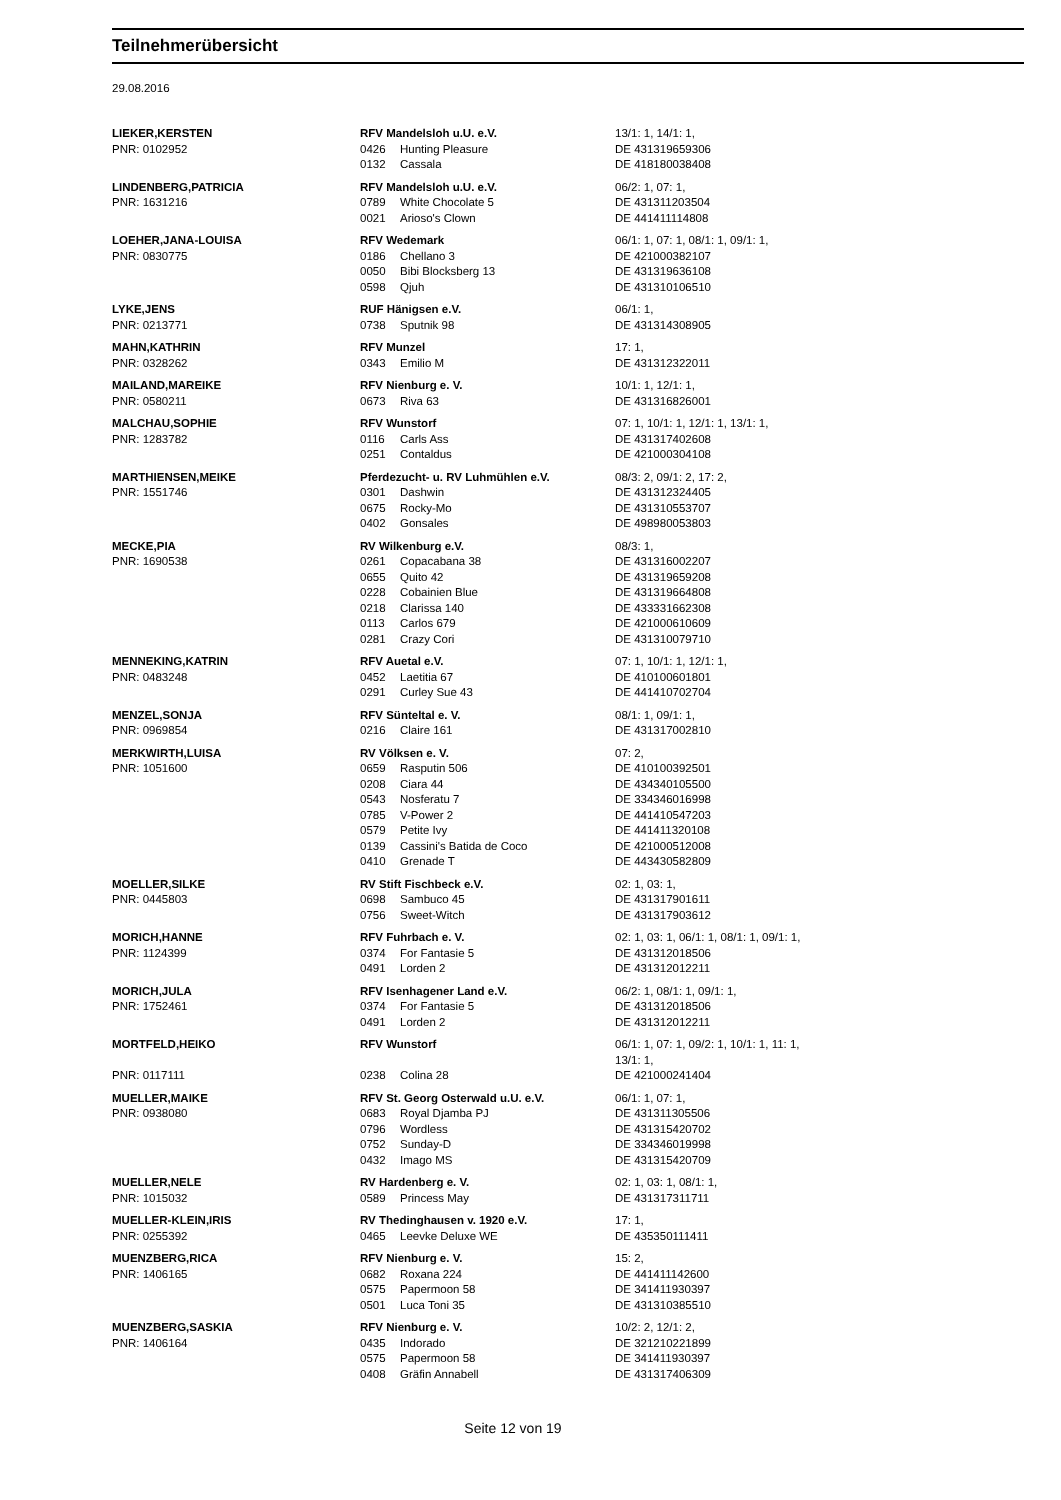Teilnehmerübersicht
29.08.2016
| LIEKER,KERSTEN | RFV Mandelsloh u.U. e.V. | | 13/1: 1, 14/1: 1, |
| PNR: 0102952 | 0426 | Hunting Pleasure | DE 431319659306 |
| | 0132 | Cassala | DE 418180038408 |
| LINDENBERG,PATRICIA | RFV Mandelsloh u.U. e.V. | | 06/2: 1, 07: 1, |
| PNR: 1631216 | 0789 | White Chocolate 5 | DE 431311203504 |
| | 0021 | Arioso's Clown | DE 441411114808 |
| LOEHER,JANA-LOUISA | RFV Wedemark | | 06/1: 1, 07: 1, 08/1: 1, 09/1: 1, |
| PNR: 0830775 | 0186 | Chellano 3 | DE 421000382107 |
| | 0050 | Bibi Blocksberg 13 | DE 431319636108 |
| | 0598 | Qjuh | DE 431310106510 |
| LYKE,JENS | RUF Hänigsen e.V. | | 06/1: 1, |
| PNR: 0213771 | 0738 | Sputnik 98 | DE 431314308905 |
| MAHN,KATHRIN | RFV Munzel | | 17: 1, |
| PNR: 0328262 | 0343 | Emilio M | DE 431312322011 |
| MAILAND,MAREIKE | RFV Nienburg e. V. | | 10/1: 1, 12/1: 1, |
| PNR: 0580211 | 0673 | Riva 63 | DE 431316826001 |
| MALCHAU,SOPHIE | RFV Wunstorf | | 07: 1, 10/1: 1, 12/1: 1, 13/1: 1, |
| PNR: 1283782 | 0116 | Carls Ass | DE 431317402608 |
| | 0251 | Contaldus | DE 421000304108 |
| MARTHIENSEN,MEIKE | Pferdezucht- u. RV Luhmühlen e.V. | | 08/3: 2, 09/1: 2, 17: 2, |
| PNR: 1551746 | 0301 | Dashwin | DE 431312324405 |
| | 0675 | Rocky-Mo | DE 431310553707 |
| | 0402 | Gonsales | DE 498980053803 |
| MECKE,PIA | RV Wilkenburg e.V. | | 08/3: 1, |
| PNR: 1690538 | 0261 | Copacabana 38 | DE 431316002207 |
| | 0655 | Quito 42 | DE 431319659208 |
| | 0228 | Cobainien Blue | DE 431319664808 |
| | 0218 | Clarissa 140 | DE 433331662308 |
| | 0113 | Carlos 679 | DE 421000610609 |
| | 0281 | Crazy Cori | DE 431310079710 |
| MENNEKING,KATRIN | RFV Auetal e.V. | | 07: 1, 10/1: 1, 12/1: 1, |
| PNR: 0483248 | 0452 | Laetitia 67 | DE 410100601801 |
| | 0291 | Curley Sue 43 | DE 441410702704 |
| MENZEL,SONJA | RFV Sünteltal e. V. | | 08/1: 1, 09/1: 1, |
| PNR: 0969854 | 0216 | Claire 161 | DE 431317002810 |
| MERKWIRTH,LUISA | RV Völksen e. V. | | 07: 2, |
| PNR: 1051600 | 0659 | Rasputin 506 | DE 410100392501 |
| | 0208 | Ciara 44 | DE 434340105500 |
| | 0543 | Nosferatu 7 | DE 334346016998 |
| | 0785 | V-Power 2 | DE 441410547203 |
| | 0579 | Petite Ivy | DE 441411320108 |
| | 0139 | Cassini's Batida de Coco | DE 421000512008 |
| | 0410 | Grenade T | DE 443430582809 |
| MOELLER,SILKE | RV Stift Fischbeck e.V. | | 02: 1, 03: 1, |
| PNR: 0445803 | 0698 | Sambuco 45 | DE 431317901611 |
| | 0756 | Sweet-Witch | DE 431317903612 |
| MORICH,HANNE | RFV Fuhrbach e. V. | | 02: 1, 03: 1, 06/1: 1, 08/1: 1, 09/1: 1, |
| PNR: 1124399 | 0374 | For Fantasie 5 | DE 431312018506 |
| | 0491 | Lorden 2 | DE 431312012211 |
| MORICH,JULA | RFV Isenhagener Land e.V. | | 06/2: 1, 08/1: 1, 09/1: 1, |
| PNR: 1752461 | 0374 | For Fantasie 5 | DE 431312018506 |
| | 0491 | Lorden 2 | DE 431312012211 |
| MORTFELD,HEIKO | RFV Wunstorf | | 06/1: 1, 07: 1, 09/2: 1, 10/1: 1, 11: 1, 13/1: 1, |
| PNR: 0117111 | 0238 | Colina 28 | DE 421000241404 |
| MUELLER,MAIKE | RFV St. Georg Osterwald u.U. e.V. | | 06/1: 1, 07: 1, |
| PNR: 0938080 | 0683 | Royal Djamba PJ | DE 431311305506 |
| | 0796 | Wordless | DE 431315420702 |
| | 0752 | Sunday-D | DE 334346019998 |
| | 0432 | Imago MS | DE 431315420709 |
| MUELLER,NELE | RV Hardenberg e. V. | | 02: 1, 03: 1, 08/1: 1, |
| PNR: 1015032 | 0589 | Princess May | DE 431317311711 |
| MUELLER-KLEIN,IRIS | RV Thedinghausen v. 1920 e.V. | | 17: 1, |
| PNR: 0255392 | 0465 | Leevke Deluxe WE | DE 435350111411 |
| MUENZBERG,RICA | RFV Nienburg e. V. | | 15: 2, |
| PNR: 1406165 | 0682 | Roxana 224 | DE 441411142600 |
| | 0575 | Papermoon 58 | DE 341411930397 |
| | 0501 | Luca Toni 35 | DE 431310385510 |
| MUENZBERG,SASKIA | RFV Nienburg e. V. | | 10/2: 2, 12/1: 2, |
| PNR: 1406164 | 0435 | Indorado | DE 321210221899 |
| | 0575 | Papermoon 58 | DE 341411930397 |
| | 0408 | Gräfin Annabell | DE 431317406309 |
Seite 12 von 19